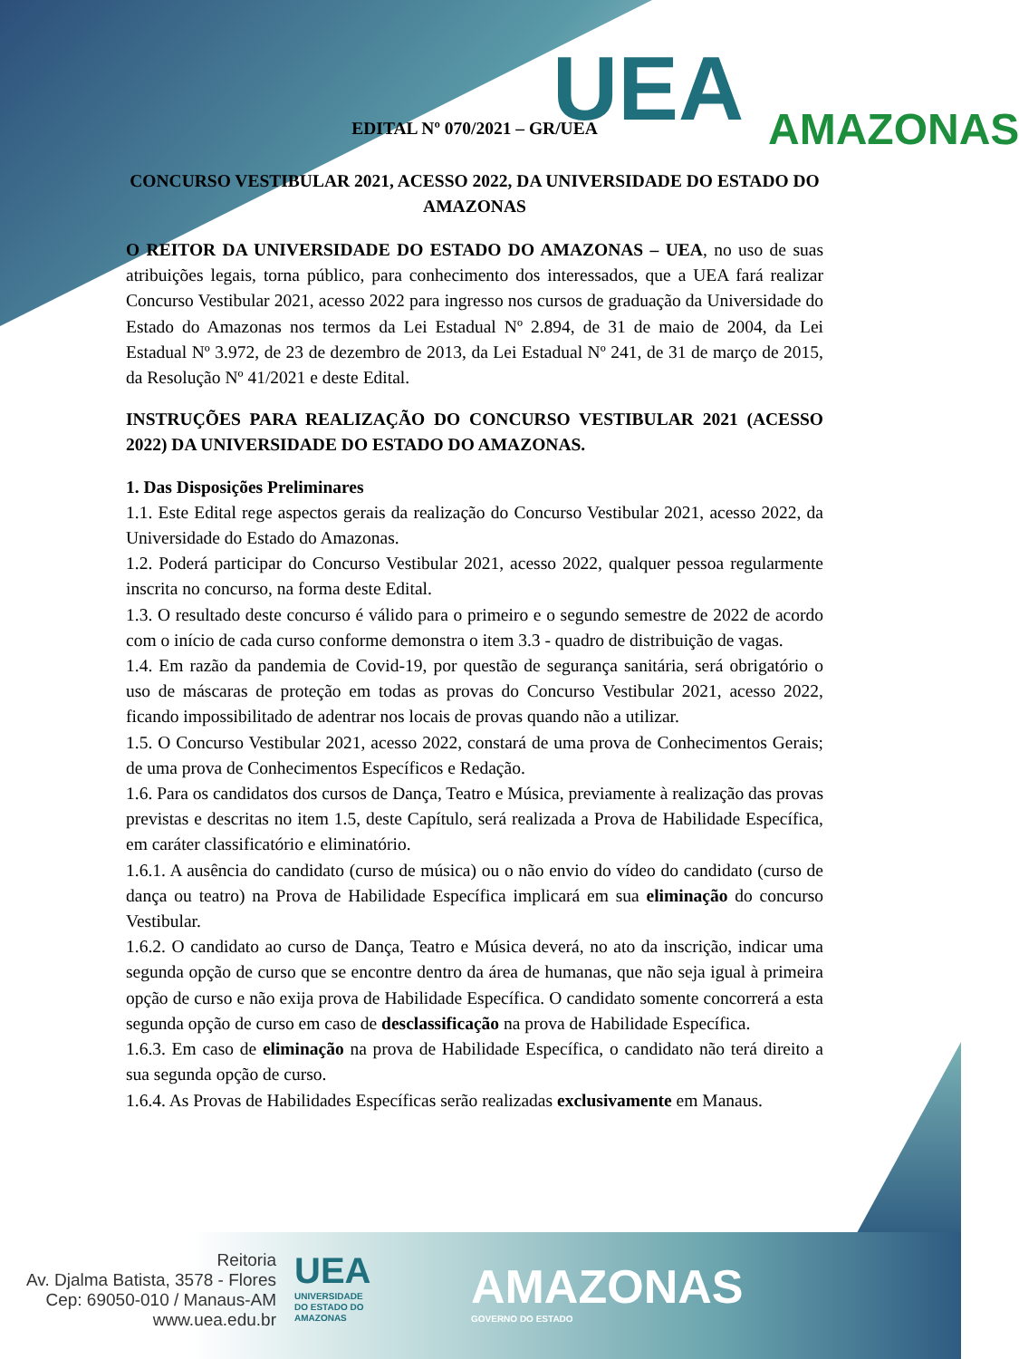UEA AMAZONAS
EDITAL Nº 070/2021 – GR/UEA
CONCURSO VESTIBULAR 2021, ACESSO 2022, DA UNIVERSIDADE DO ESTADO DO AMAZONAS
O REITOR DA UNIVERSIDADE DO ESTADO DO AMAZONAS – UEA, no uso de suas atribuições legais, torna público, para conhecimento dos interessados, que a UEA fará realizar Concurso Vestibular 2021, acesso 2022 para ingresso nos cursos de graduação da Universidade do Estado do Amazonas nos termos da Lei Estadual Nº 2.894, de 31 de maio de 2004, da Lei Estadual Nº 3.972, de 23 de dezembro de 2013, da Lei Estadual Nº 241, de 31 de março de 2015, da Resolução Nº 41/2021 e deste Edital.
INSTRUÇÕES PARA REALIZAÇÃO DO CONCURSO VESTIBULAR 2021 (ACESSO 2022) DA UNIVERSIDADE DO ESTADO DO AMAZONAS.
1. Das Disposições Preliminares
1.1. Este Edital rege aspectos gerais da realização do Concurso Vestibular 2021, acesso 2022, da Universidade do Estado do Amazonas.
1.2. Poderá participar do Concurso Vestibular 2021, acesso 2022, qualquer pessoa regularmente inscrita no concurso, na forma deste Edital.
1.3. O resultado deste concurso é válido para o primeiro e o segundo semestre de 2022 de acordo com o início de cada curso conforme demonstra o item 3.3 - quadro de distribuição de vagas.
1.4. Em razão da pandemia de Covid-19, por questão de segurança sanitária, será obrigatório o uso de máscaras de proteção em todas as provas do Concurso Vestibular 2021, acesso 2022, ficando impossibilitado de adentrar nos locais de provas quando não a utilizar.
1.5. O Concurso Vestibular 2021, acesso 2022, constará de uma prova de Conhecimentos Gerais; de uma prova de Conhecimentos Específicos e Redação.
1.6. Para os candidatos dos cursos de Dança, Teatro e Música, previamente à realização das provas previstas e descritas no item 1.5, deste Capítulo, será realizada a Prova de Habilidade Específica, em caráter classificatório e eliminatório.
1.6.1. A ausência do candidato (curso de música) ou o não envio do vídeo do candidato (curso de dança ou teatro) na Prova de Habilidade Específica implicará em sua eliminação do concurso Vestibular.
1.6.2. O candidato ao curso de Dança, Teatro e Música deverá, no ato da inscrição, indicar uma segunda opção de curso que se encontre dentro da área de humanas, que não seja igual à primeira opção de curso e não exija prova de Habilidade Específica. O candidato somente concorrerá a esta segunda opção de curso em caso de desclassificação na prova de Habilidade Específica.
1.6.3. Em caso de eliminação na prova de Habilidade Específica, o candidato não terá direito a sua segunda opção de curso.
1.6.4. As Provas de Habilidades Específicas serão realizadas exclusivamente em Manaus.
Reitoria
Av. Djalma Batista, 3578 - Flores
Cep: 69050-010 / Manaus-AM
www.uea.edu.br
UEA
UNIVERSIDADE
DO ESTADO DO
AMAZONAS
AMAZONAS
GOVERNO DO ESTADO